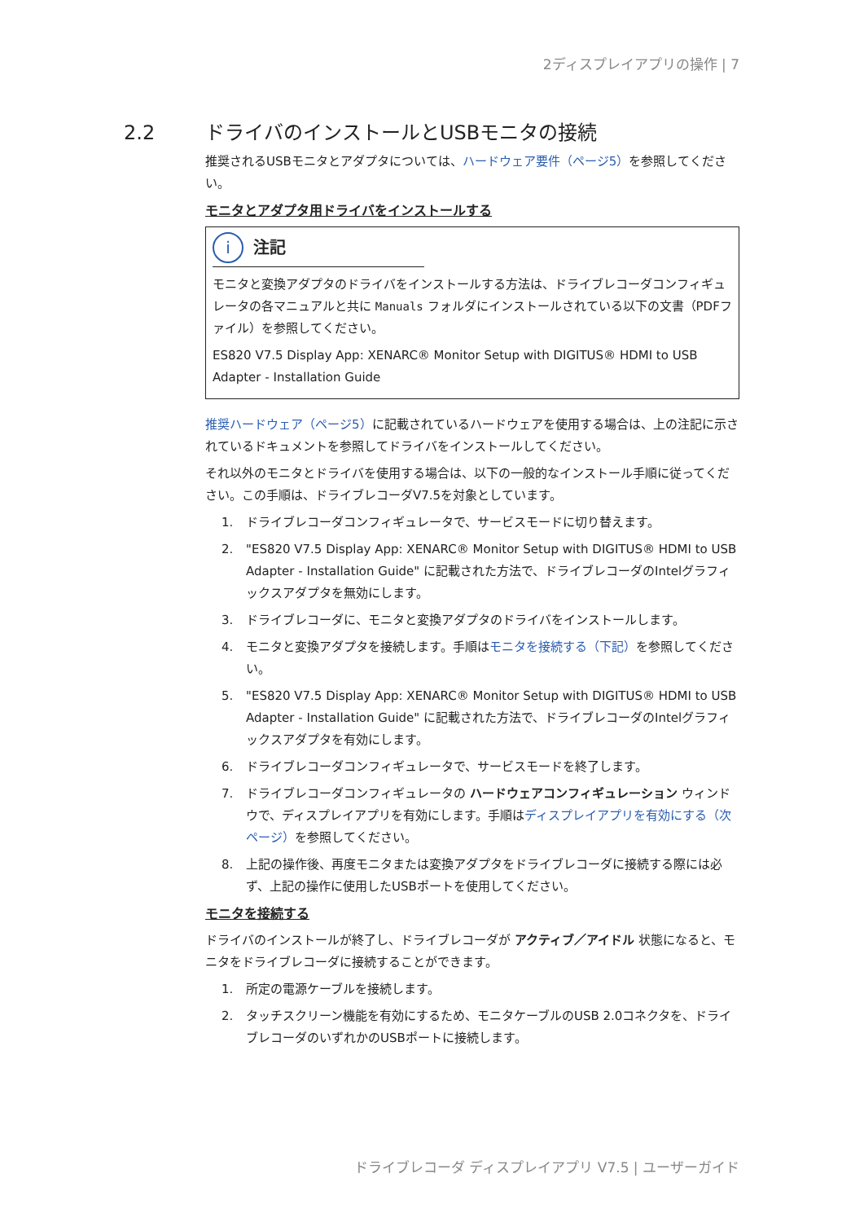2ディスプレイアプリの操作 | 7
2.2 ドライバのインストールとUSBモニタの接続
推奨されるUSBモニタとアダプタについては、ハードウェア要件（ページ5）を参照してください。
モニタとアダプタ用ドライバをインストールする
i 注記
モニタと変換アダプタのドライバをインストールする方法は、ドライブレコーダコンフィギュレータの各マニュアルと共に Manuals フォルダにインストールされている以下の文書（PDFファイル）を参照してください。
ES820 V7.5 Display App: XENARC® Monitor Setup with DIGITUS® HDMI to USB Adapter - Installation Guide
推奨ハードウェア（ページ5）に記載されているハードウェアを使用する場合は、上の注記に示されているドキュメントを参照してドライバをインストールしてください。
それ以外のモニタとドライバを使用する場合は、以下の一般的なインストール手順に従ってください。この手順は、ドライブレコーダV7.5を対象としています。
1. ドライブレコーダコンフィギュレータで、サービスモードに切り替えます。
2. "ES820 V7.5 Display App: XENARC® Monitor Setup with DIGITUS® HDMI to USB Adapter - Installation Guide" に記載された方法で、ドライブレコーダのIntelグラフィックスアダプタを無効にします。
3. ドライブレコーダに、モニタと変換アダプタのドライバをインストールします。
4. モニタと変換アダプタを接続します。手順はモニタを接続する（下記）を参照してください。
5. "ES820 V7.5 Display App: XENARC® Monitor Setup with DIGITUS® HDMI to USB Adapter - Installation Guide" に記載された方法で、ドライブレコーダのIntelグラフィックスアダプタを有効にします。
6. ドライブレコーダコンフィギュレータで、サービスモードを終了します。
7. ドライブレコーダコンフィギュレータの ハードウェアコンフィギュレーション ウィンドウで、ディスプレイアプリを有効にします。手順はディスプレイアプリを有効にする（次ページ）を参照してください。
8. 上記の操作後、再度モニタまたは変換アダプタをドライブレコーダに接続する際には必ず、上記の操作に使用したUSBポートを使用してください。
モニタを接続する
ドライバのインストールが終了し、ドライブレコーダが アクティブ／アイドル 状態になると、モニタをドライブレコーダに接続することができます。
1. 所定の電源ケーブルを接続します。
2. タッチスクリーン機能を有効にするため、モニタケーブルのUSB 2.0コネクタを、ドライブレコーダのいずれかのUSBポートに接続します。
ドライブレコーダ ディスプレイアプリ V7.5 | ユーザーガイド